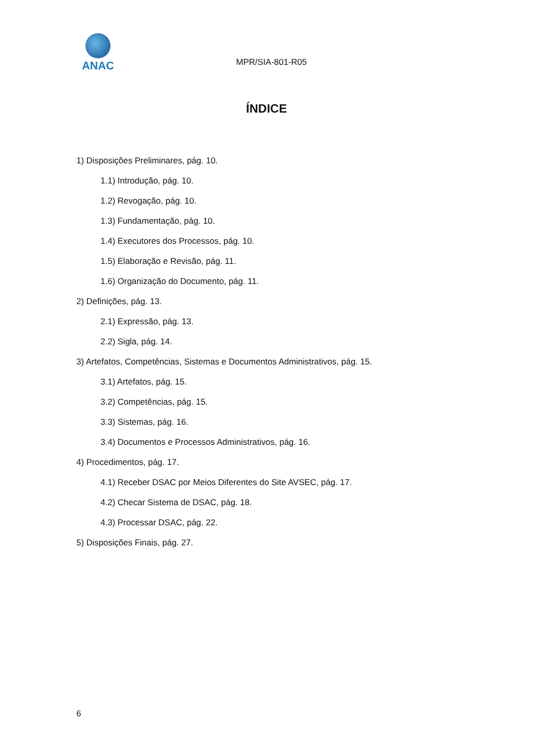ANAC
MPR/SIA-801-R05
ÍNDICE
1) Disposições Preliminares, pág. 10.
1.1) Introdução, pág. 10.
1.2) Revogação, pág. 10.
1.3) Fundamentação, pág. 10.
1.4) Executores dos Processos, pág. 10.
1.5) Elaboração e Revisão, pág. 11.
1.6) Organização do Documento, pág. 11.
2) Definições, pág. 13.
2.1) Expressão, pág. 13.
2.2) Sigla, pág. 14.
3) Artefatos, Competências, Sistemas e Documentos Administrativos, pág. 15.
3.1) Artefatos, pág. 15.
3.2) Competências, pág. 15.
3.3) Sistemas, pág. 16.
3.4) Documentos e Processos Administrativos, pág. 16.
4) Procedimentos, pág. 17.
4.1) Receber DSAC por Meios Diferentes do Site AVSEC, pág. 17.
4.2) Checar Sistema de DSAC, pág. 18.
4.3) Processar DSAC, pág. 22.
5) Disposições Finais, pág. 27.
6